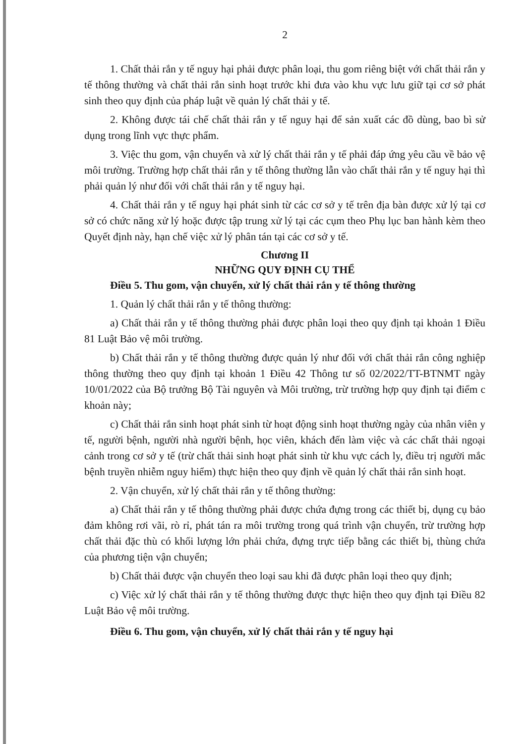2
1. Chất thải rắn y tế nguy hại phải được phân loại, thu gom riêng biệt với chất thải rắn y tế thông thường và chất thải rắn sinh hoạt trước khi đưa vào khu vực lưu giữ tại cơ sở phát sinh theo quy định của pháp luật về quản lý chất thải y tế.
2. Không được tái chế chất thải rắn y tế nguy hại để sản xuất các đồ dùng, bao bì sử dụng trong lĩnh vực thực phẩm.
3. Việc thu gom, vận chuyển và xử lý chất thải rắn y tế phải đáp ứng yêu cầu về bảo vệ môi trường. Trường hợp chất thải rắn y tế thông thường lẫn vào chất thải rắn y tế nguy hại thì phải quản lý như đối với chất thải rắn y tế nguy hại.
4. Chất thải rắn y tế nguy hại phát sinh từ các cơ sở y tế trên địa bàn được xử lý tại cơ sở có chức năng xử lý hoặc được tập trung xử lý tại các cụm theo Phụ lục ban hành kèm theo Quyết định này, hạn chế việc xử lý phân tán tại các cơ sở y tế.
Chương II
NHỮNG QUY ĐỊNH CỤ THỂ
Điều 5. Thu gom, vận chuyển, xử lý chất thải rắn y tế thông thường
1. Quản lý chất thải rắn y tế thông thường:
a) Chất thải rắn y tế thông thường phải được phân loại theo quy định tại khoản 1 Điều 81 Luật Bảo vệ môi trường.
b) Chất thải rắn y tế thông thường được quản lý như đối với chất thải rắn công nghiệp thông thường theo quy định tại khoản 1 Điều 42 Thông tư số 02/2022/TT-BTNMT ngày 10/01/2022 của Bộ trưởng Bộ Tài nguyên và Môi trường, trừ trường hợp quy định tại điểm c khoản này;
c) Chất thải rắn sinh hoạt phát sinh từ hoạt động sinh hoạt thường ngày của nhân viên y tế, người bệnh, người nhà người bệnh, học viên, khách đến làm việc và các chất thải ngoại cảnh trong cơ sở y tế (trừ chất thải sinh hoạt phát sinh từ khu vực cách ly, điều trị người mắc bệnh truyền nhiễm nguy hiểm) thực hiện theo quy định về quản lý chất thải rắn sinh hoạt.
2. Vận chuyển, xử lý chất thải rắn y tế thông thường:
a) Chất thải rắn y tế thông thường phải được chứa đựng trong các thiết bị, dụng cụ bảo đảm không rơi vãi, rò rỉ, phát tán ra môi trường trong quá trình vận chuyển, trừ trường hợp chất thải đặc thù có khối lượng lớn phải chứa, đựng trực tiếp bằng các thiết bị, thùng chứa của phương tiện vận chuyển;
b) Chất thải được vận chuyển theo loại sau khi đã được phân loại theo quy định;
c) Việc xử lý chất thải rắn y tế thông thường được thực hiện theo quy định tại Điều 82 Luật Bảo vệ môi trường.
Điều 6. Thu gom, vận chuyển, xử lý chất thải rắn y tế nguy hại